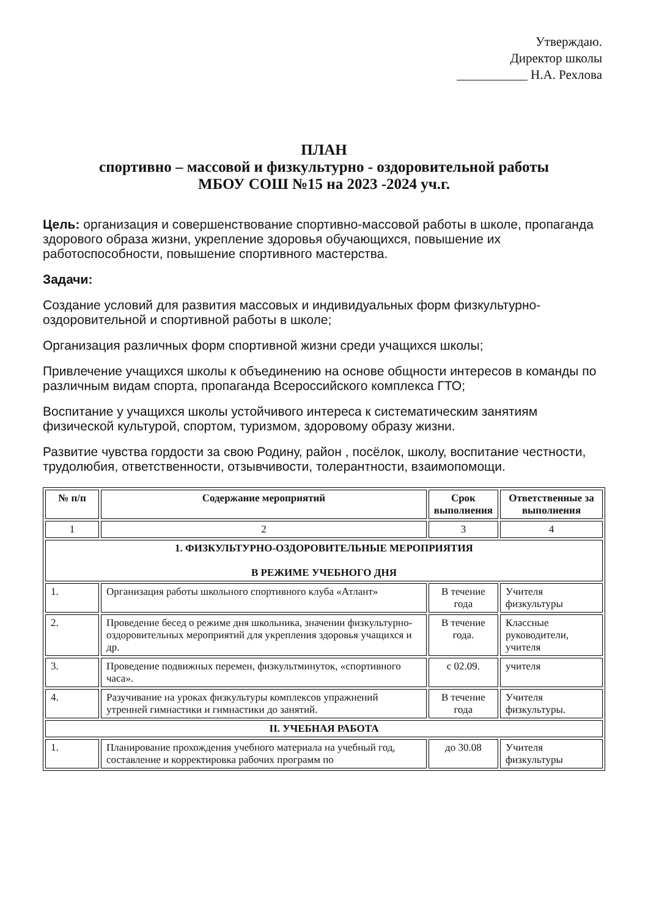Утверждаю.
Директор школы
___________ Н.А. Рехлова
ПЛАН
спортивно – массовой и физкультурно - оздоровительной работы
МБОУ СОШ №15 на 2023 -2024 уч.г.
Цель: организация и совершенствование спортивно-массовой работы в школе, пропаганда здорового образа жизни, укрепление здоровья обучающихся, повышение их работоспособности, повышение спортивного мастерства.
Задачи:
Создание условий для развития массовых и индивидуальных форм физкультурно-оздоровительной и спортивной работы в школе;
Организация различных форм спортивной жизни среди учащихся школы;
Привлечение учащихся школы к объединению на основе общности интересов в команды по различным видам спорта, пропаганда Всероссийского комплекса ГТО;
Воспитание у учащихся школы устойчивого интереса к систематическим занятиям физической культурой, спортом, туризмом, здоровому образу жизни.
Развитие чувства гордости за свою Родину, район , посёлок, школу, воспитание честности, трудолюбия, ответственности, отзывчивости, толерантности, взаимопомощи.
| № п/п | Содержание мероприятий | Срок выполнения | Ответственные за выполнения |
| --- | --- | --- | --- |
| 1 | 2 | 3 | 4 |
| 1. ФИЗКУЛЬТУРНО-ОЗДОРОВИТЕЛЬНЫЕ МЕРОПРИЯТИЯ В РЕЖИМЕ УЧЕБНОГО ДНЯ | | | |
| 1. | Организация работы школьного спортивного клуба «Атлант» | В течение года | Учителя физкультуры |
| 2. | Проведение бесед о режиме дня школьника, значении физкультурно-оздоровительных мероприятий для укрепления здоровья учащихся и др. | В течение года. | Классные руководители, учителя |
| 3. | Проведение подвижных перемен, физкультминуток, «спортивного часа». | с 02.09. | учителя |
| 4. | Разучивание на уроках физкультуры комплексов упражнений утренней гимнастики и гимнастики до занятий. | В течение года | Учителя физкультуры. |
| II. УЧЕБНАЯ РАБОТА | | | |
| 1. | Планирование прохождения учебного материала на учебный год, составление и корректировка рабочих программ по | до 30.08 | Учителя физкультуры |